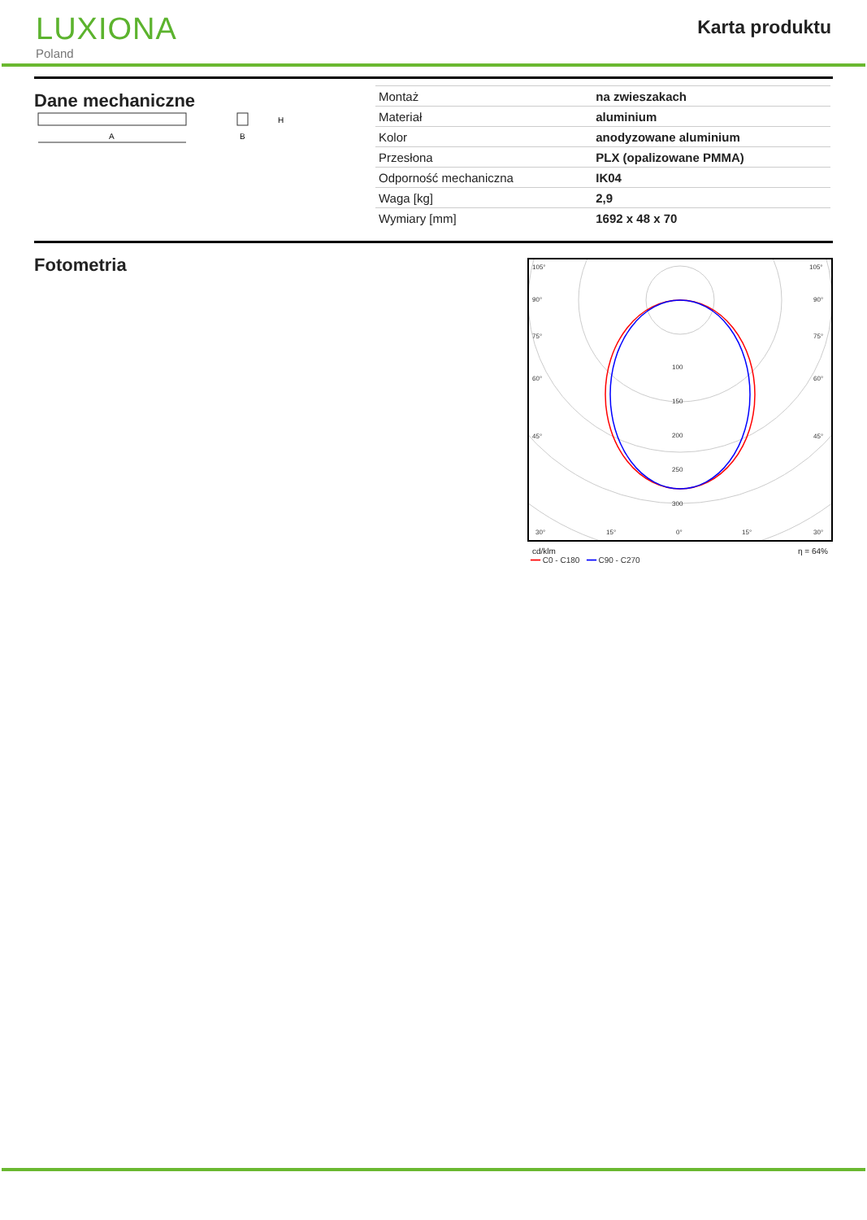LUXIONA
Poland
Karta produktu
Dane mechaniczne
A
H
B
| Montaż | na zwieszakach |
| Materiał | aluminium |
| Kolor | anodyzowane aluminium |
| Przesłona | PLX (opalizowane PMMA) |
| Odporność mechaniczna | IK04 |
| Waga [kg] | 2,9 |
| Wymiary [mm] | 1692 x 48 x 70 |
Fotometria
105°
90°
75°
60°
45°
30°
15°
0°
15°
30°
100
150
200
250
300
105°
90°
75°
60°
45°
cd/klm η = 64%
━━ C0 - C180 ━━ C90 - C270